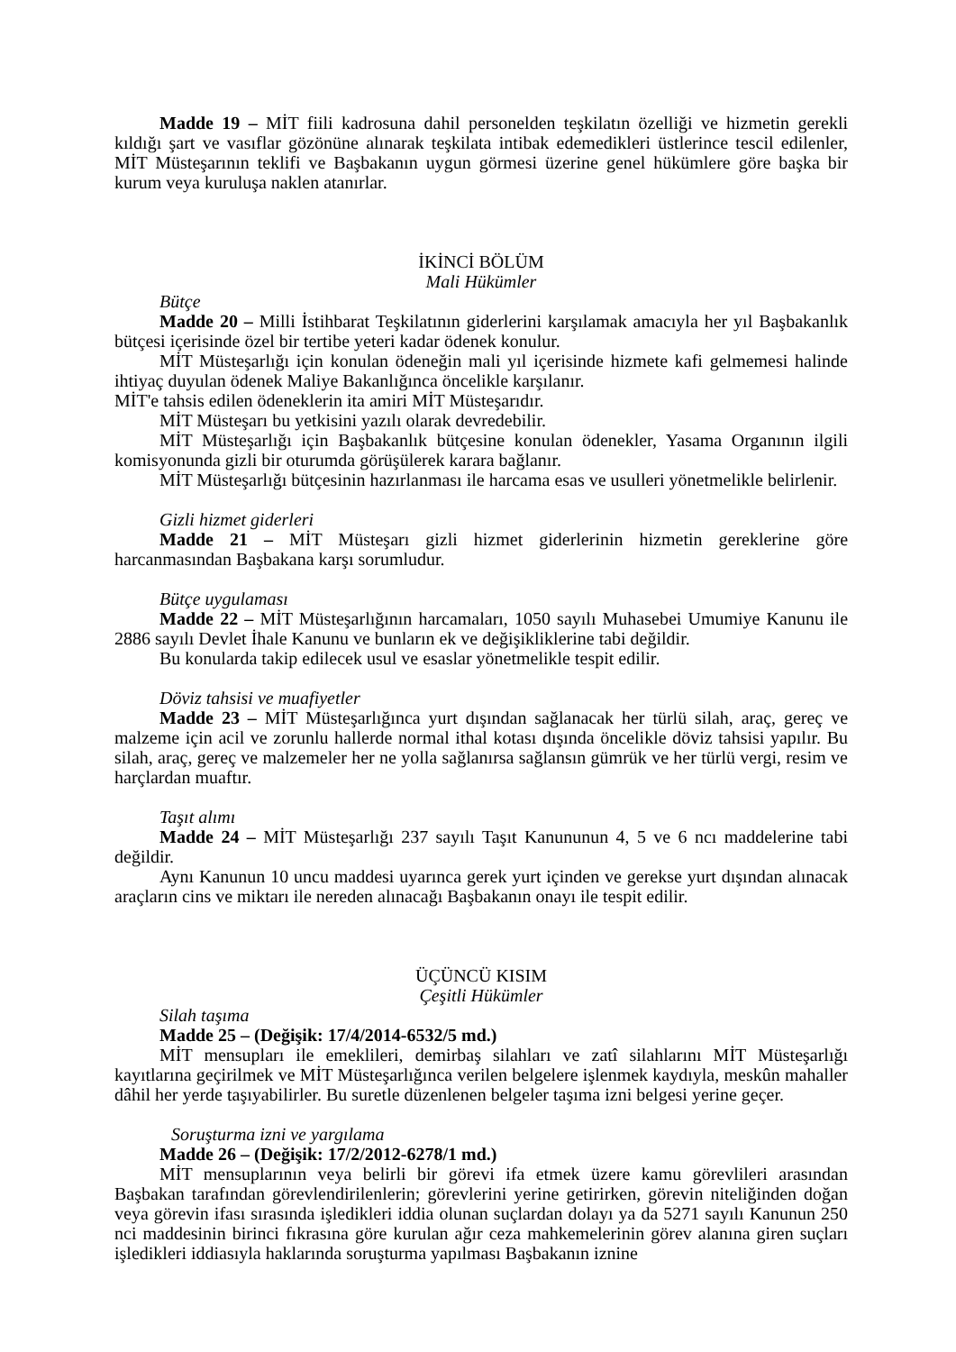Madde 19 – MİT fiili kadrosuna dahil personelden teşkilatın özelliği ve hizmetin gerekli kıldığı şart ve vasıflar gözönüne alınarak teşkilata intibak edemedikleri üstlerince tescil edilenler, MİT Müsteşarının teklifi ve Başbakanın uygun görmesi üzerine genel hükümlere göre başka bir kurum veya kuruluşa naklen atanırlar.
İKİNCİ BÖLÜM
Mali Hükümler
Bütçe
Madde 20 – Milli İstihbarat Teşkilatının giderlerini karşılamak amacıyla her yıl Başbakanlık bütçesi içerisinde özel bir tertibe yeteri kadar ödenek konulur.
MİT Müsteşarlığı için konulan ödeneğin mali yıl içerisinde hizmete kafi gelmemesi halinde ihtiyaç duyulan ödenek Maliye Bakanlığınca öncelikle karşılanır.
MİT'e tahsis edilen ödeneklerin ita amiri MİT Müsteşarıdır.
MİT Müsteşarı bu yetkisini yazılı olarak devredebilir.
MİT Müsteşarlığı için Başbakanlık bütçesine konulan ödenekler, Yasama Organının ilgili komisyonunda gizli bir oturumda görüşülerek karara bağlanır.
MİT Müsteşarlığı bütçesinin hazırlanması ile harcama esas ve usulleri yönetmelikle belirlenir.
Gizli hizmet giderleri
Madde 21 – MİT Müsteşarı gizli hizmet giderlerinin hizmetin gereklerine göre harcanmasından Başbakana karşı sorumludur.
Bütçe uygulaması
Madde 22 – MİT Müsteşarlığının harcamaları, 1050 sayılı Muhasebei Umumiye Kanunu ile 2886 sayılı Devlet İhale Kanunu ve bunların ek ve değişikliklerine tabi değildir.
Bu konularda takip edilecek usul ve esaslar yönetmelikle tespit edilir.
Döviz tahsisi ve muafiyetler
Madde 23 – MİT Müsteşarlığınca yurt dışından sağlanacak her türlü silah, araç, gereç ve malzeme için acil ve zorunlu hallerde normal ithal kotası dışında öncelikle döviz tahsisi yapılır. Bu silah, araç, gereç ve malzemeler her ne yolla sağlanırsa sağlansın gümrük ve her türlü vergi, resim ve harçlardan muaftır.
Taşıt alımı
Madde 24 – MİT Müsteşarlığı 237 sayılı Taşıt Kanununun 4, 5 ve 6 ncı maddelerine tabi değildir.
Aynı Kanunun 10 uncu maddesi uyarınca gerek yurt içinden ve gerekse yurt dışından alınacak araçların cins ve miktarı ile nereden alınacağı Başbakanın onayı ile tespit edilir.
ÜÇÜNCÜ KISIM
Çeşitli Hükümler
Silah taşıma
Madde 25 – (Değişik: 17/4/2014-6532/5 md.)
MİT mensupları ile emeklileri, demirbaş silahları ve zatî silahlarını MİT Müsteşarlığı kayıtlarına geçirilmek ve MİT Müsteşarlığınca verilen belgelere işlenmek kaydıyla, meskûn mahaller dâhil her yerde taşıyabilirler. Bu suretle düzenlenen belgeler taşıma izni belgesi yerine geçer.
Soruşturma izni ve yargılama
Madde 26 – (Değişik: 17/2/2012-6278/1 md.)
MİT mensuplarının veya belirli bir görevi ifa etmek üzere kamu görevlileri arasından Başbakan tarafından görevlendirilenlerin; görevlerini yerine getirirken, görevin niteliğinden doğan veya görevin ifası sırasında işledikleri iddia olunan suçlardan dolayı ya da 5271 sayılı Kanunun 250 nci maddesinin birinci fıkrasına göre kurulan ağır ceza mahkemelerinin görev alanına giren suçları işledikleri iddiasıyla haklarında soruşturma yapılması Başbakanın iznine